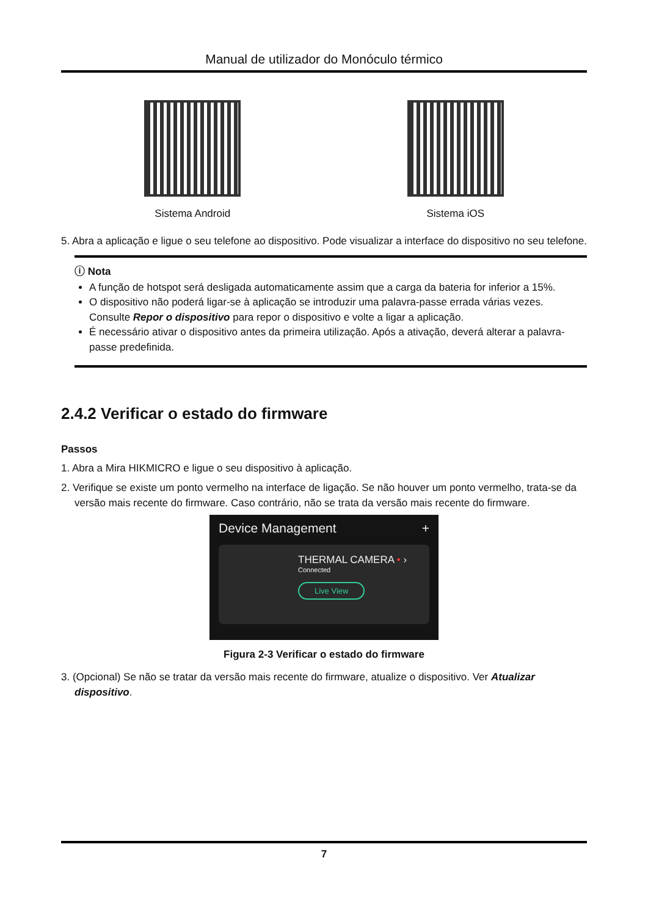Manual de utilizador do Monóculo térmico
Sistema Android Sistema iOS
5. Abra a aplicação e ligue o seu telefone ao dispositivo. Pode visualizar a interface do dispositivo no seu telefone.
ⓘ Nota
A função de hotspot será desligada automaticamente assim que a carga da bateria for inferior a 15%.
O dispositivo não poderá ligar-se à aplicação se introduzir uma palavra-passe errada várias vezes. Consulte Repor o dispositivo para repor o dispositivo e volte a ligar a aplicação.
É necessário ativar o dispositivo antes da primeira utilização. Após a ativação, deverá alterar a palavra-passe predefinida.
2.4.2 Verificar o estado do firmware
Passos
1. Abra a Mira HIKMICRO e ligue o seu dispositivo à aplicação.
2. Verifique se existe um ponto vermelho na interface de ligação. Se não houver um ponto vermelho, trata-se da versão mais recente do firmware. Caso contrário, não se trata da versão mais recente do firmware.
Device Management +
THERMAL CAMERA • ›
Connected
Live View
Figura 2-3 Verificar o estado do firmware
3. (Opcional) Se não se tratar da versão mais recente do firmware, atualize o dispositivo. Ver Atualizar dispositivo.
7